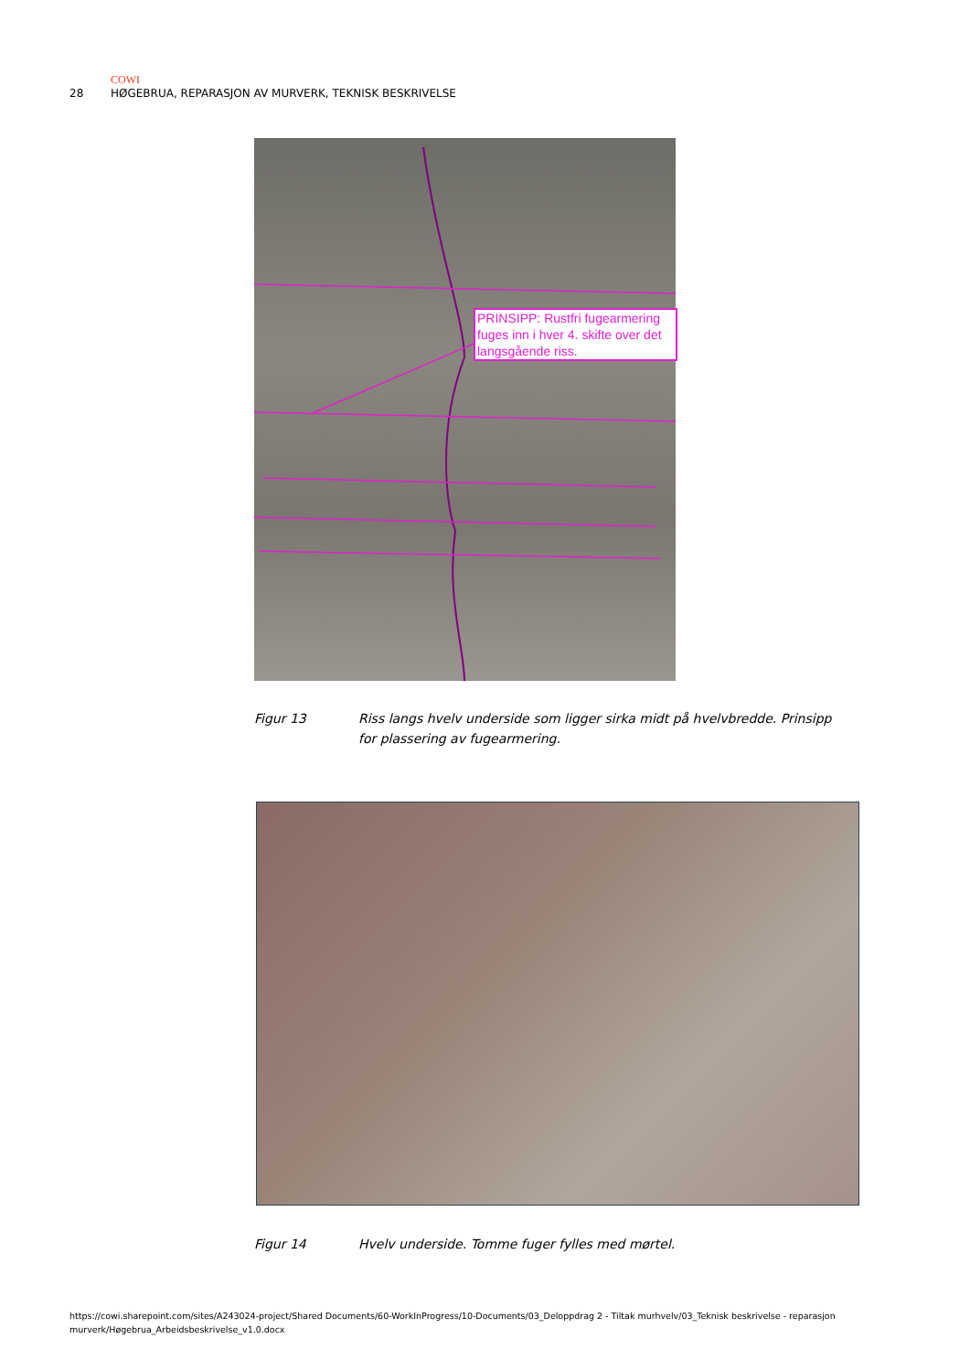COWI
28 HØGEBRUA, REPARASJON AV MURVERK, TEKNISK BESKRIVELSE
PRINSIPP: Rustfri fugearmering fuges inn i hver 4. skifte over det langsgående riss.
Figur 13 Riss langs hvelv underside som ligger sirka midt på hvelvbredde. Prinsipp for plassering av fugearmering.
Figur 14 Hvelv underside. Tomme fuger fylles med mørtel.
https://cowi.sharepoint.com/sites/A243024-project/Shared Documents/60-WorkInProgress/10-Documents/03_Deloppdrag 2 - Tiltak murhvelv/03_Teknisk beskrivelse - reparasjon murverk/Høgebrua_Arbeidsbeskrivelse_v1.0.docx